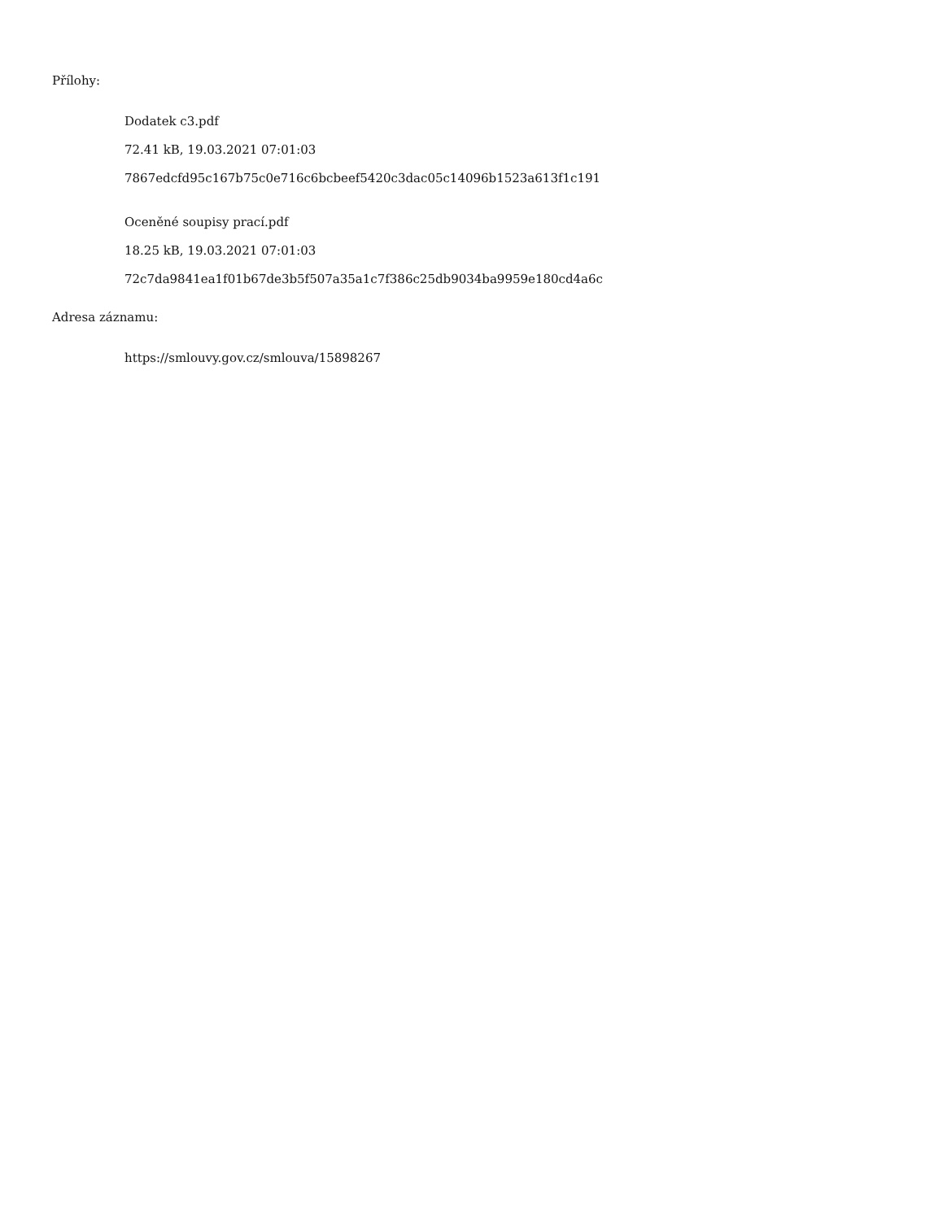Přílohy:
Dodatek c3.pdf
72.41 kB, 19.03.2021 07:01:03
7867edcfd95c167b75c0e716c6bcbeef5420c3dac05c14096b1523a613f1c191
Oceněné soupisy prací.pdf
18.25 kB, 19.03.2021 07:01:03
72c7da9841ea1f01b67de3b5f507a35a1c7f386c25db9034ba9959e180cd4a6c
Adresa záznamu:
https://smlouvy.gov.cz/smlouva/15898267